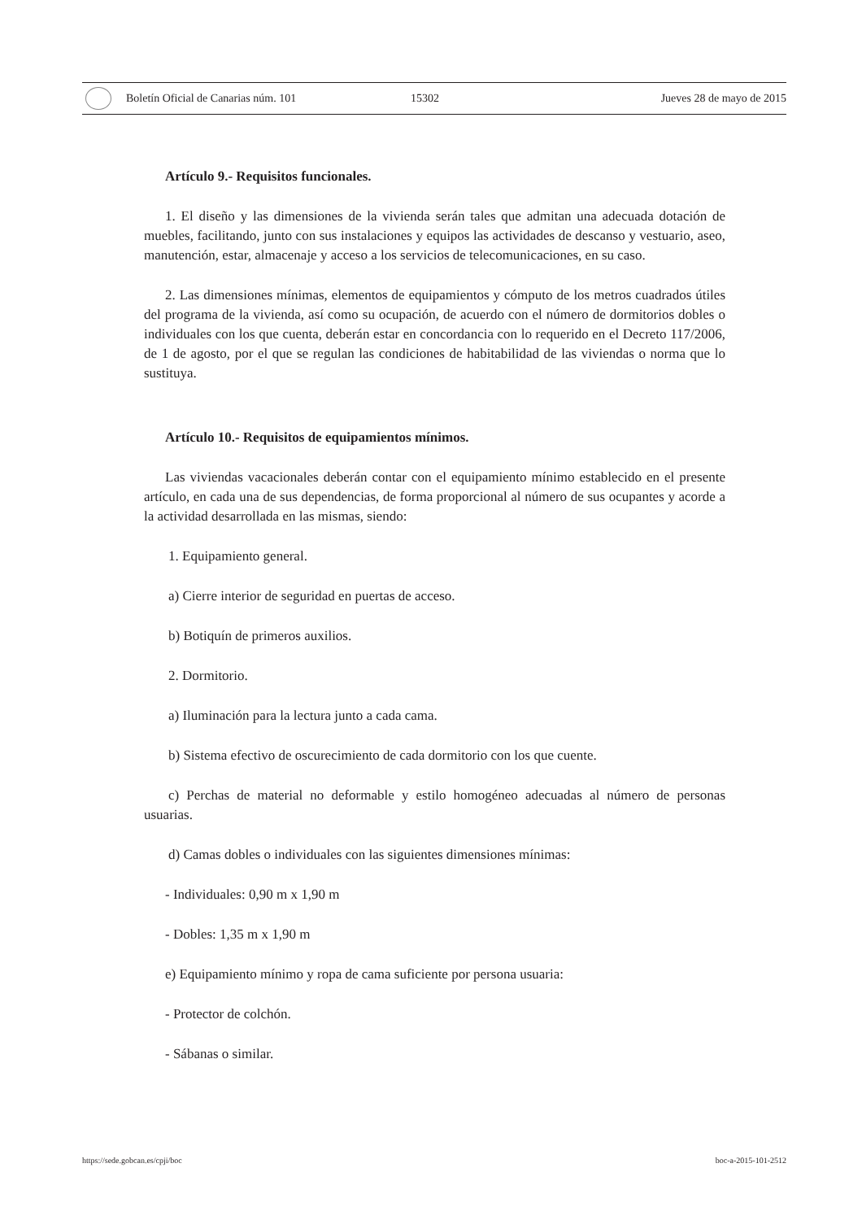Boletín Oficial de Canarias núm. 101 15302 Jueves 28 de mayo de 2015
Artículo 9.- Requisitos funcionales.
1. El diseño y las dimensiones de la vivienda serán tales que admitan una adecuada dotación de muebles, facilitando, junto con sus instalaciones y equipos las actividades de descanso y vestuario, aseo, manutención, estar, almacenaje y acceso a los servicios de telecomunicaciones, en su caso.
2. Las dimensiones mínimas, elementos de equipamientos y cómputo de los metros cuadrados útiles del programa de la vivienda, así como su ocupación, de acuerdo con el número de dormitorios dobles o individuales con los que cuenta, deberán estar en concordancia con lo requerido en el Decreto 117/2006, de 1 de agosto, por el que se regulan las condiciones de habitabilidad de las viviendas o norma que lo sustituya.
Artículo 10.- Requisitos de equipamientos mínimos.
Las viviendas vacacionales deberán contar con el equipamiento mínimo establecido en el presente artículo, en cada una de sus dependencias, de forma proporcional al número de sus ocupantes y acorde a la actividad desarrollada en las mismas, siendo:
1. Equipamiento general.
a) Cierre interior de seguridad en puertas de acceso.
b) Botiquín de primeros auxilios.
2. Dormitorio.
a) Iluminación para la lectura junto a cada cama.
b) Sistema efectivo de oscurecimiento de cada dormitorio con los que cuente.
c) Perchas de material no deformable y estilo homogéneo adecuadas al número de personas usuarias.
d) Camas dobles o individuales con las siguientes dimensiones mínimas:
- Individuales: 0,90 m x 1,90 m
- Dobles: 1,35 m x 1,90 m
e) Equipamiento mínimo y ropa de cama suficiente por persona usuaria:
- Protector de colchón.
- Sábanas o similar.
https://sede.gobcan.es/cpji/boc boc-a-2015-101-2512